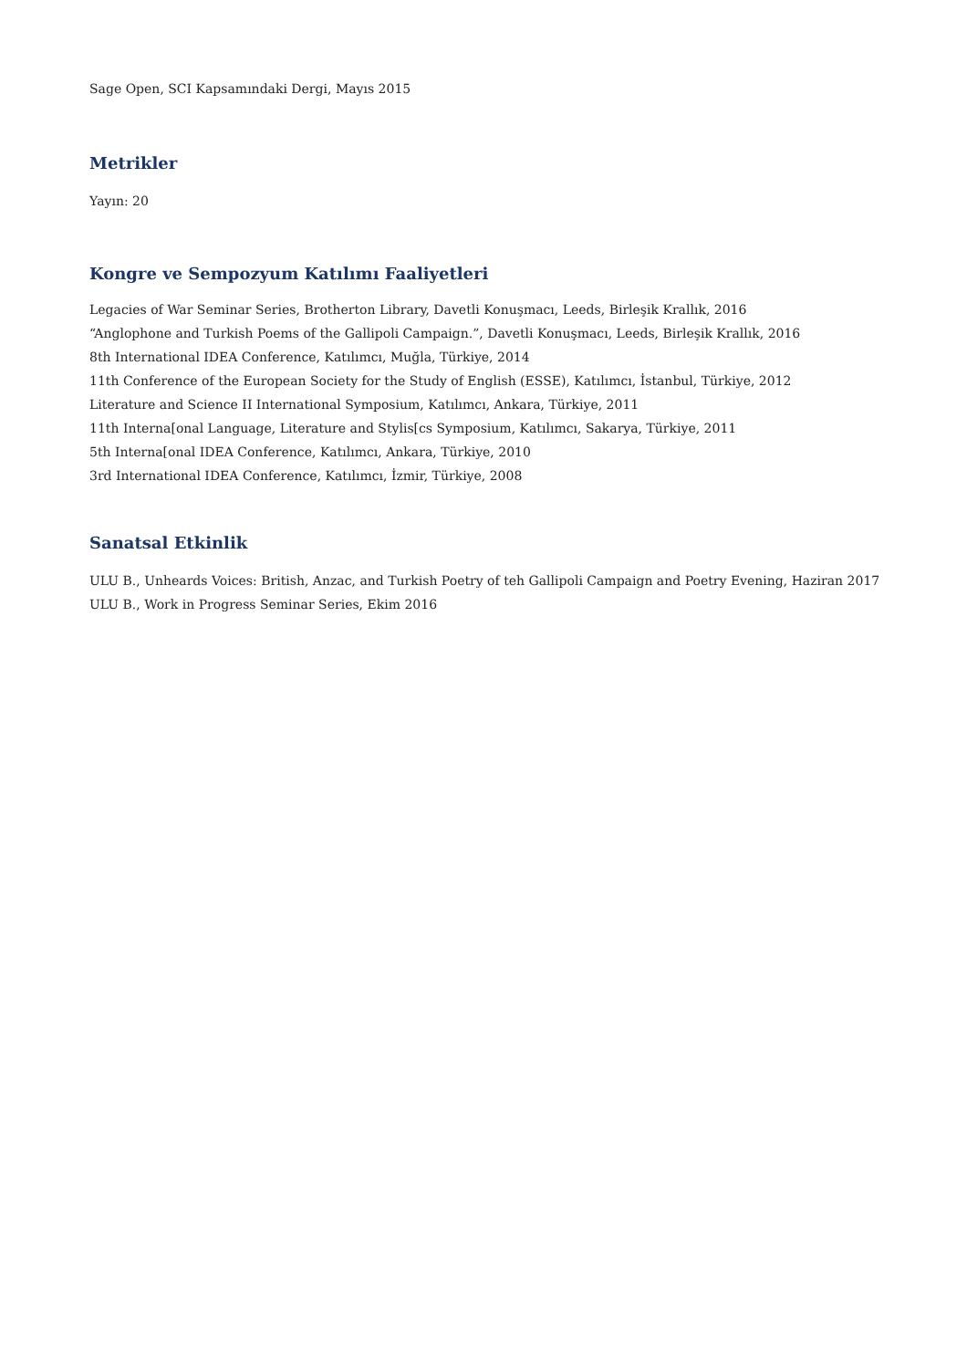Sage Open, SCI Kapsamındaki Dergi, Mayıs 2015
Metrikler
Yayın: 20
Kongre ve Sempozyum Katılımı Faaliyetleri
Legacies of War Seminar Series, Brotherton Library, Davetli Konuşmacı, Leeds, Birleşik Krallık, 2016
“Anglophone and Turkish Poems of the Gallipoli Campaign.”, Davetli Konuşmacı, Leeds, Birleşik Krallık, 2016
8th International IDEA Conference, Katılımcı, Muğla, Türkiye, 2014
11th Conference of the European Society for the Study of English (ESSE), Katılımcı, İstanbul, Türkiye, 2012
Literature and Science II International Symposium, Katılımcı, Ankara, Türkiye, 2011
11th Interna[onal Language, Literature and Stylis[cs Symposium, Katılımcı, Sakarya, Türkiye, 2011
5th Interna[onal IDEA Conference, Katılımcı, Ankara, Türkiye, 2010
3rd International IDEA Conference, Katılımcı, İzmir, Türkiye, 2008
Sanatsal Etkinlik
ULU B., Unheards Voices: British, Anzac, and Turkish Poetry of teh Gallipoli Campaign and Poetry Evening, Haziran 2017
ULU B., Work in Progress Seminar Series, Ekim 2016